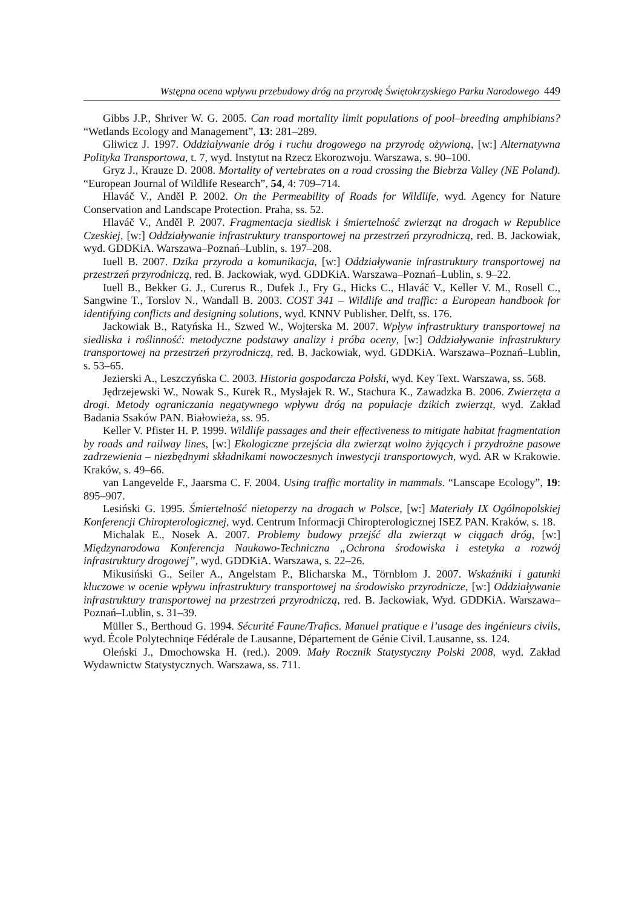Wstępna ocena wpływu przebudowy dróg na przyrodę Świętokrzyskiego Parku Narodowego 449
Gibbs J.P., Shriver W. G. 2005. Can road mortality limit populations of pool–breeding amphibians? “Wetlands Ecology and Management”, 13: 281–289.
Gliwicz J. 1997. Oddziaływanie dróg i ruchu drogowego na przyrodę ożywioną, [w:] Alternatywna Polityka Transportowa, t. 7, wyd. Instytut na Rzecz Ekorozwoju. Warszawa, s. 90–100.
Gryz J., Krauze D. 2008. Mortality of vertebrates on a road crossing the Biebrza Valley (NE Poland). “European Journal of Wildlife Research”, 54, 4: 709–714.
Hlaváč V., Anděl P. 2002. On the Permeability of Roads for Wildlife, wyd. Agency for Nature Conservation and Landscape Protection. Praha, ss. 52.
Hlaváč V., Anděl P. 2007. Fragmentacja siedlisk i śmiertelność zwierząt na drogach w Republice Czeskiej, [w:] Oddziaływanie infrastruktury transportowej na przestrzeń przyrodniczą, red. B. Jackowiak, wyd. GDDKiA. Warszawa–Poznań–Lublin, s. 197–208.
Iuell B. 2007. Dzika przyroda a komunikacja, [w:] Oddziaływanie infrastruktury transportowej na przestrzeń przyrodniczą, red. B. Jackowiak, wyd. GDDKiA. Warszawa–Poznań–Lublin, s. 9–22.
Iuell B., Bekker G. J., Curerus R., Dufek J., Fry G., Hicks C., Hlaváč V., Keller V. M., Rosell C., Sangwine T., Torslov N., Wandall B. 2003. COST 341 – Wildlife and traffic: a European handbook for identifying conflicts and designing solutions, wyd. KNNV Publisher. Delft, ss. 176.
Jackowiak B., Ratyńska H., Szwed W., Wojterska M. 2007. Wpływ infrastruktury transportowej na siedliska i roślinność: metodyczne podstawy analizy i próba oceny, [w:] Oddziaływanie infrastruktury transportowej na przestrzeń przyrodniczą, red. B. Jackowiak, wyd. GDDKiA. Warszawa–Poznań–Lublin, s. 53–65.
Jezierski A., Leszczyńska C. 2003. Historia gospodarcza Polski, wyd. Key Text. Warszawa, ss. 568.
Jędrzejewski W., Nowak S., Kurek R., Mysłajek R. W., Stachura K., Zawadzka B. 2006. Zwierzęta a drogi. Metody ograniczania negatywnego wpływu dróg na populacje dzikich zwierząt, wyd. Zakład Badania Ssaków PAN. Białowieża, ss. 95.
Keller V. Pfister H. P. 1999. Wildlife passages and their effectiveness to mitigate habitat fragmentation by roads and railway lines, [w:] Ekologiczne przejścia dla zwierząt wolno żyjących i przydrożne pasowe zadrzewienia – niezbędnymi składnikami nowoczesnych inwestycji transportowych, wyd. AR w Krakowie. Kraków, s. 49–66.
van Langevelde F., Jaarsma C. F. 2004. Using traffic mortality in mammals. “Lanscape Ecology”, 19: 895–907.
Lesiński G. 1995. Śmiertelność nietoperzy na drogach w Polsce, [w:] Materiały IX Ogólnopolskiej Konferencji Chiropterologicznej, wyd. Centrum Informacji Chiropterologicznej ISEZ PAN. Kraków, s. 18.
Michalak E., Nosek A. 2007. Problemy budowy przejść dla zwierząt w ciągach dróg, [w:] Międzynarodowa Konferencja Naukowo-Techniczna „Ochrona środowiska i estetyka a rozwój infrastruktury drogowej”, wyd. GDDKiA. Warszawa, s. 22–26.
Mikusiński G., Seiler A., Angelstam P., Blicharska M., Törnblom J. 2007. Wskaźniki i gatunki kluczowe w ocenie wpływu infrastruktury transportowej na środowisko przyrodnicze, [w:] Oddziaływanie infrastruktury transportowej na przestrzeń przyrodniczą, red. B. Jackowiak, Wyd. GDDKiA. Warszawa–Poznań–Lublin, s. 31–39.
Müller S., Berthoud G. 1994. Sécurité Faune/Trafics. Manuel pratique e l’usage des ingénieurs civils, wyd. École Polytechniqe Fédérale de Lausanne, Département de Génie Civil. Lausanne, ss. 124.
Oleński J., Dmochowska H. (red.). 2009. Mały Rocznik Statystyczny Polski 2008, wyd. Zakład Wydawnictw Statystycznych. Warszawa, ss. 711.